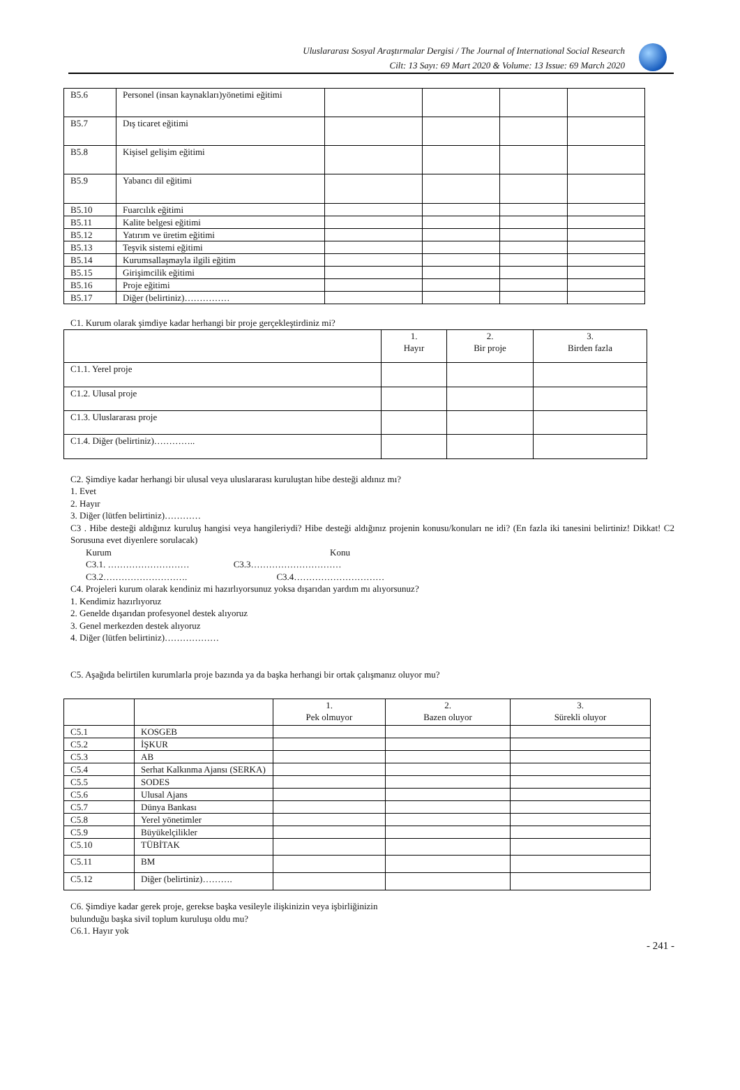Uluslararası Sosyal Araştırmalar Dergisi / The Journal of International Social Research
Cilt: 13 Sayı: 69 Mart 2020 & Volume: 13 Issue: 69 March 2020
| B5.6 | Personel (insan kaynakları)yönetimi eğitimi | | | | |
| B5.7 | Dış ticaret eğitimi | | | | |
| B5.8 | Kişisel gelişim eğitimi | | | | |
| B5.9 | Yabancı dil eğitimi | | | | |
| B5.10 | Fuarcılık eğitimi | | | | |
| B5.11 | Kalite belgesi eğitimi | | | | |
| B5.12 | Yatırım ve üretim eğitimi | | | | |
| B5.13 | Teşvik sistemi eğitimi | | | | |
| B5.14 | Kurumsallaşmayla ilgili eğitim | | | | |
| B5.15 | Girişimcilik eğitimi | | | | |
| B5.16 | Proje eğitimi | | | | |
| B5.17 | Diğer (belirtiniz)…………… | | | | |
C1. Kurum olarak şimdiye kadar herhangi bir proje gerçekleştirdiniz mi?
| | 1. Hayır | 2. Bir proje | 3. Birden fazla |
| C1.1. Yerel proje | | | |
| C1.2. Ulusal proje | | | |
| C1.3. Uluslararası proje | | | |
| C1.4. Diğer (belirtiniz)………….. | | | |
C2. Şimdiye kadar herhangi bir ulusal veya uluslararası kuruluştan hibe desteği aldınız mı?
1. Evet
2. Hayır
3. Diğer (lütfen belirtiniz)…………
C3 . Hibe desteği aldığınız kuruluş hangisi veya hangileriydi? Hibe desteği aldığınız projenin konusu/konuları ne idi? (En fazla iki tanesini belirtiniz! Dikkat! C2 Sorusuna evet diyenlere sorulacak)
Kurum Konu
C3.1. ……………………… C3.3…………………………
C3.2………………………. C3.4…………………………
C4. Projeleri kurum olarak kendiniz mi hazırlıyorsunuz yoksa dışarıdan yardım mı alıyorsunuz?
1. Kendimiz hazırlıyoruz
2. Genelde dışarıdan profesyonel destek alıyoruz
3. Genel merkezden destek alıyoruz
4. Diğer (lütfen belirtiniz)………………
C5. Aşağıda belirtilen kurumlarla proje bazında ya da başka herhangi bir ortak çalışmanız oluyor mu?
| | | 1. Pek olmuyor | 2. Bazen oluyor | 3. Sürekli oluyor |
| C5.1 | KOSGEB | | | |
| C5.2 | İŞKUR | | | |
| C5.3 | AB | | | |
| C5.4 | Serhat Kalkınma Ajansı (SERKA) | | | |
| C5.5 | SODES | | | |
| C5.6 | Ulusal Ajans | | | |
| C5.7 | Dünya Bankası | | | |
| C5.8 | Yerel yönetimler | | | |
| C5.9 | Büyükelçilikler | | | |
| C5.10 | TÜBİTAK | | | |
| C5.11 | BM | | | |
| C5.12 | Diğer (belirtiniz)………. | | | |
C6. Şimdiye kadar gerek proje, gerekse başka vesileyle ilişkinizin veya işbirliğinizin
bulunduğu başka sivil toplum kuruluşu oldu mu?
C6.1. Hayır yok
- 241 -